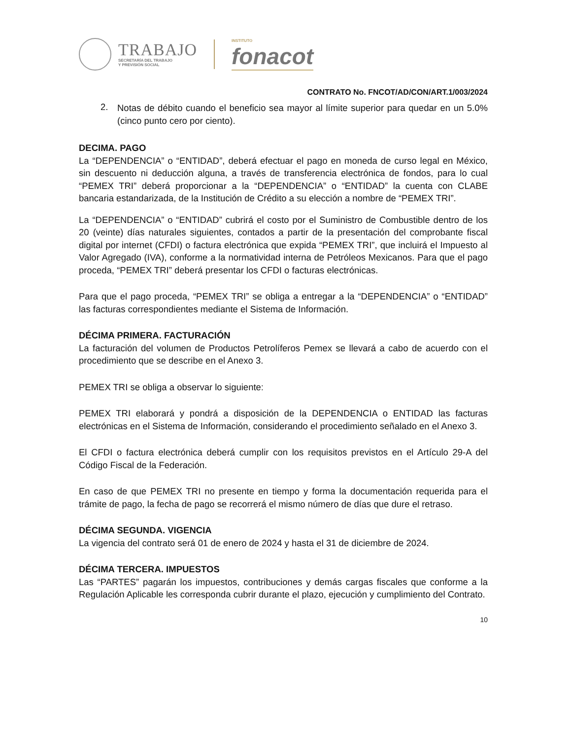TRABAJO
SECRETARÍA DEL TRABAJO
Y PREVISIÓN SOCIAL
INSTITUTO
fonacot
CONTRATO No. FNCOT/AD/CON/ART.1/003/2024
2.
Notas de débito cuando el beneficio sea mayor al límite superior para quedar en un 5.0% (cinco punto cero por ciento).
DECIMA. PAGO
La “DEPENDENCIA” o “ENTIDAD”, deberá efectuar el pago en moneda de curso legal en México, sin descuento ni deducción alguna, a través de transferencia electrónica de fondos, para lo cual “PEMEX TRI” deberá proporcionar a la “DEPENDENCIA” o “ENTIDAD” la cuenta con CLABE bancaria estandarizada, de la Institución de Crédito a su elección a nombre de “PEMEX TRI”.
La “DEPENDENCIA” o “ENTIDAD” cubrirá el costo por el Suministro de Combustible dentro de los 20 (veinte) días naturales siguientes, contados a partir de la presentación del comprobante fiscal digital por internet (CFDI) o factura electrónica que expida “PEMEX TRI”, que incluirá el Impuesto al Valor Agregado (IVA), conforme a la normatividad interna de Petróleos Mexicanos. Para que el pago proceda, “PEMEX TRI” deberá presentar los CFDI o facturas electrónicas.
Para que el pago proceda, “PEMEX TRI” se obliga a entregar a la “DEPENDENCIA” o “ENTIDAD” las facturas correspondientes mediante el Sistema de Información.
DÉCIMA PRIMERA. FACTURACIÓN
La facturación del volumen de Productos Petrolíferos Pemex se llevará a cabo de acuerdo con el procedimiento que se describe en el Anexo 3.
PEMEX TRI se obliga a observar lo siguiente:
PEMEX TRI elaborará y pondrá a disposición de la DEPENDENCIA o ENTIDAD las facturas electrónicas en el Sistema de Información, considerando el procedimiento señalado en el Anexo 3.
El CFDI o factura electrónica deberá cumplir con los requisitos previstos en el Artículo 29-A del Código Fiscal de la Federación.
En caso de que PEMEX TRI no presente en tiempo y forma la documentación requerida para el trámite de pago, la fecha de pago se recorrerá el mismo número de días que dure el retraso.
DÉCIMA SEGUNDA. VIGENCIA
La vigencia del contrato será 01 de enero de 2024 y hasta el 31 de diciembre de 2024.
DÉCIMA TERCERA. IMPUESTOS
Las “PARTES” pagarán los impuestos, contribuciones y demás cargas fiscales que conforme a la Regulación Aplicable les corresponda cubrir durante el plazo, ejecución y cumplimiento del Contrato.
10